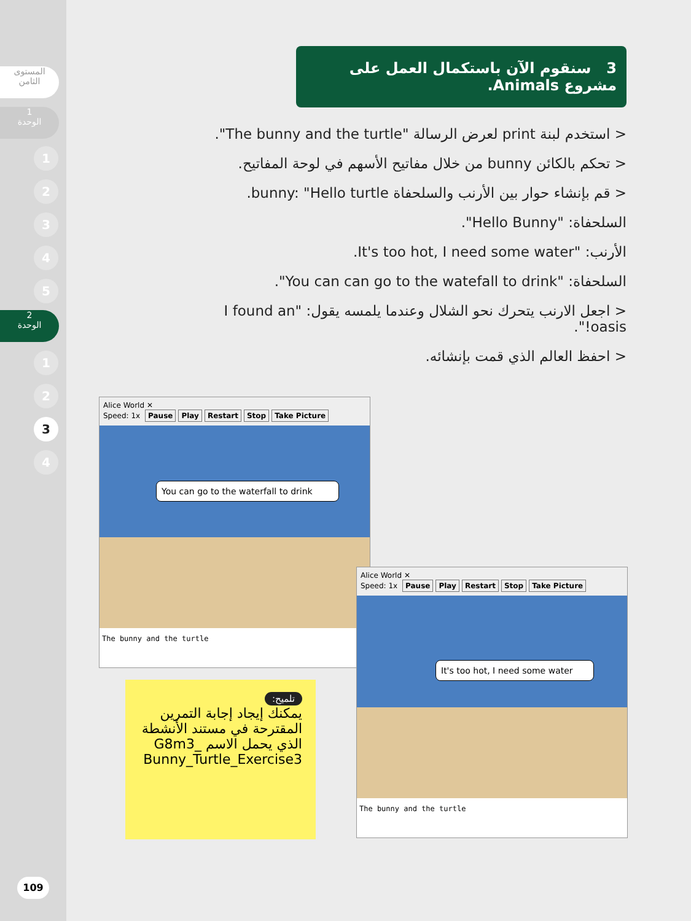المستوى
الثامن
1
الوحدة
1
2
3
4
5
2
الوحدة
1
2
3
4
109
3 سنقوم الآن باستكمال العمل على مشروع Animals.
< استخدم لبنة print لعرض الرسالة "The bunny and the turtle".
< تحكم بالكائن bunny من خلال مفاتيح الأسهم في لوحة المفاتيح.
< قم بإنشاء حوار بين الأرنب والسلحفاة bunny: "Hello turtle.
السلحفاة: "Hello Bunny".
الأرنب: "It's too hot, I need some water.
السلحفاة: "You can can go to the watefall to drink".
< اجعل الارنب يتحرك نحو الشلال وعندما يلمسه يقول: "I found an oasis!".
< احفظ العالم الذي قمت بإنشائه.
Alice World ✕
Speed: 1x Pause Play Restart Stop Take Picture
You can go to the waterfall to drink
The bunny and the turtle
تلميح:
يمكنك إيجاد إجابة التمرين المقترحة في مستند الأنشطة الذي يحمل الاسم _G8m3 Bunny_Turtle_Exercise3
Alice World ✕
Speed: 1x Pause Play Restart Stop Take Picture
It's too hot, I need some water
The bunny and the turtle